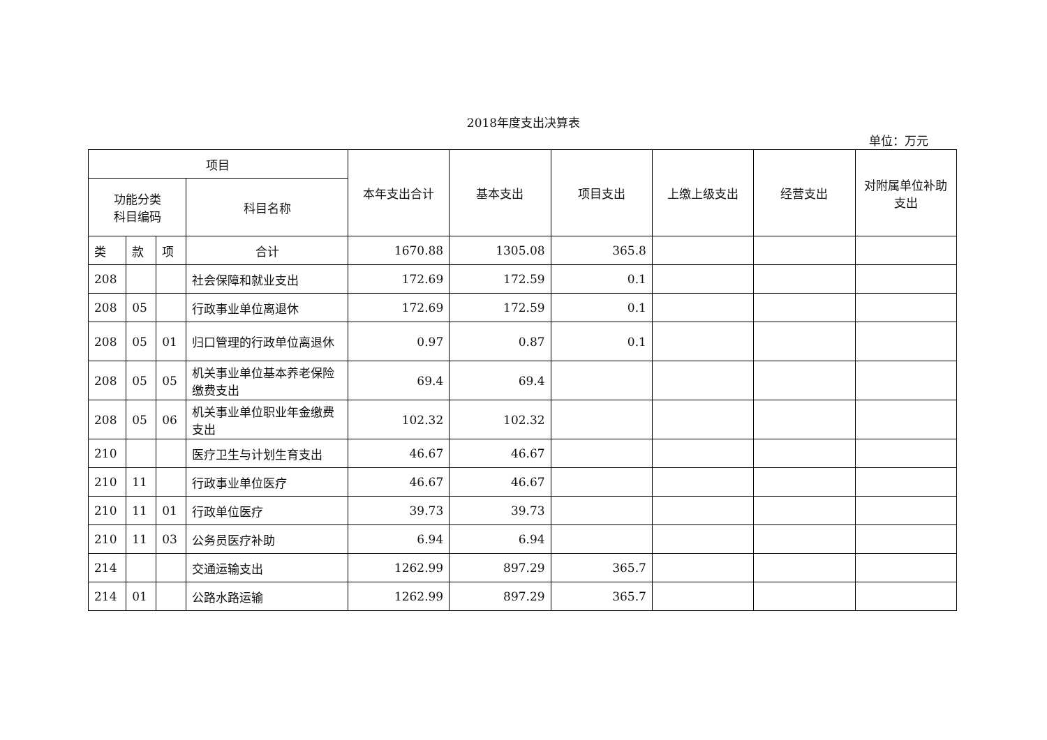2018年度支出决算表
单位：万元
| 项目 | | | | 本年支出合计 | 基本支出 | 项目支出 | 上缴上级支出 | 经营支出 | 对附属单位补助支出 |
| --- | --- | --- | --- | --- | --- | --- | --- | --- | --- |
| 功能分类 科目编码 | | | 科目名称 | | | | | | |
| 类 | 款 | 项 | 合计 | 1670.88 | 1305.08 | 365.8 | | | |
| 208 | | | 社会保障和就业支出 | 172.69 | 172.59 | 0.1 | | | |
| 208 | 05 | | 行政事业单位离退休 | 172.69 | 172.59 | 0.1 | | | |
| 208 | 05 | 01 | 归口管理的行政单位离退休 | 0.97 | 0.87 | 0.1 | | | |
| 208 | 05 | 05 | 机关事业单位基本养老保险缴费支出 | 69.4 | 69.4 | | | | |
| 208 | 05 | 06 | 机关事业单位职业年金缴费支出 | 102.32 | 102.32 | | | | |
| 210 | | | 医疗卫生与计划生育支出 | 46.67 | 46.67 | | | | |
| 210 | 11 | | 行政事业单位医疗 | 46.67 | 46.67 | | | | |
| 210 | 11 | 01 | 行政单位医疗 | 39.73 | 39.73 | | | | |
| 210 | 11 | 03 | 公务员医疗补助 | 6.94 | 6.94 | | | | |
| 214 | | | 交通运输支出 | 1262.99 | 897.29 | 365.7 | | | |
| 214 | 01 | | 公路水路运输 | 1262.99 | 897.29 | 365.7 | | | |